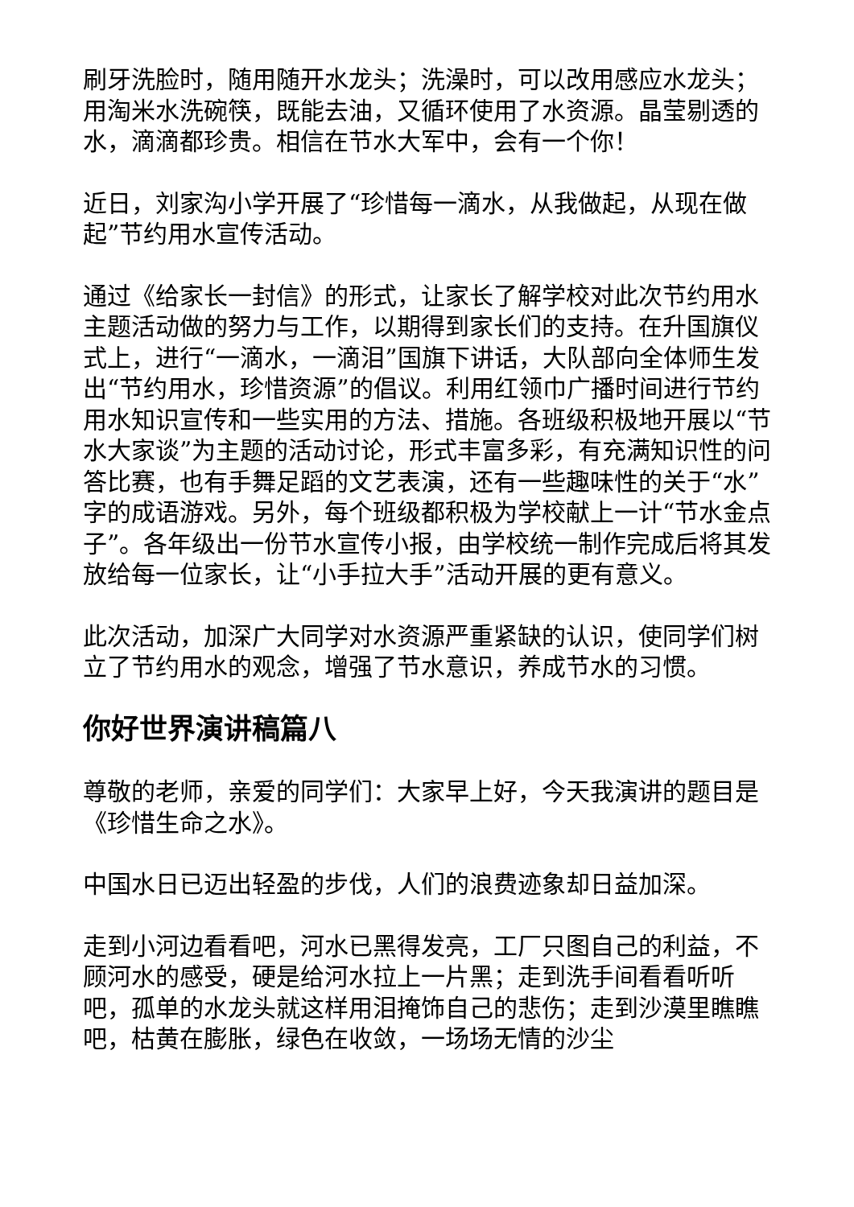刷牙洗脸时，随用随开水龙头；洗澡时，可以改用感应水龙头；用淘米水洗碗筷，既能去油，又循环使用了水资源。晶莹剔透的水，滴滴都珍贵。相信在节水大军中，会有一个你！
近日，刘家沟小学开展了“珍惜每一滴水，从我做起，从现在做起”节约用水宣传活动。
通过《给家长一封信》的形式，让家长了解学校对此次节约用水主题活动做的努力与工作，以期得到家长们的支持。在升国旗仪式上，进行“一滴水，一滴泪”国旗下讲话，大队部向全体师生发出“节约用水，珍惜资源”的倡议。利用红领巾广播时间进行节约用水知识宣传和一些实用的方法、措施。各班级积极地开展以“节水大家谈”为主题的活动讨论，形式丰富多彩，有充满知识性的问答比赛，也有手舞足蹈的文艺表演，还有一些趣味性的关于“水”字的成语游戏。另外，每个班级都积极为学校献上一计“节水金点子”。各年级出一份节水宣传小报，由学校统一制作完成后将其发放给每一位家长，让“小手拉大手”活动开展的更有意义。
此次活动，加深广大同学对水资源严重紧缺的认识，使同学们树立了节约用水的观念，增强了节水意识，养成节水的习惯。
你好世界演讲稿篇八
尊敬的老师，亲爱的同学们：大家早上好，今天我演讲的题目是《珍惜生命之水》。
中国水日已迈出轻盈的步伐，人们的浪费迹象却日益加深。
走到小河边看看吧，河水已黑得发亮，工厂只图自己的利益，不顾河水的感受，硬是给河水拉上一片黑；走到洗手间看看听听吧，孤单的水龙头就这样用泪掩饰自己的悲伤；走到沙漠里瞧瞧吧，枯黄在膨胀，绿色在收敛，一场场无情的沙尘